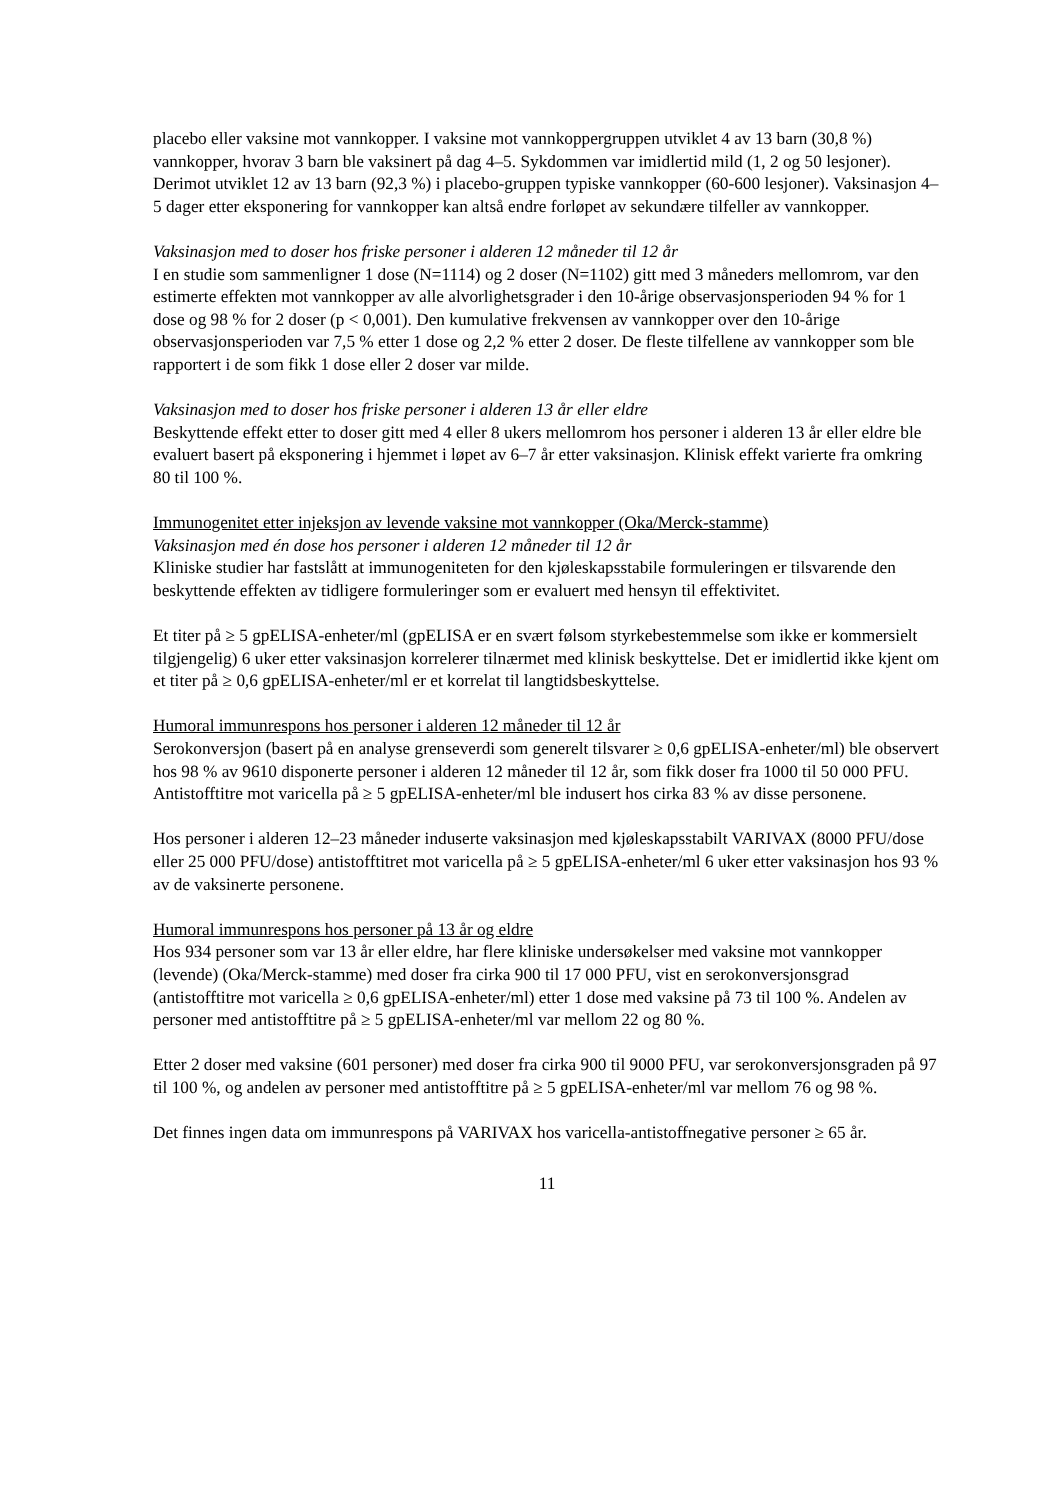placebo eller vaksine mot vannkopper. I vaksine mot vannkoppergruppen utviklet 4 av 13 barn (30,8 %) vannkopper, hvorav 3 barn ble vaksinert på dag 4–5. Sykdommen var imidlertid mild (1, 2 og 50 lesjoner). Derimot utviklet 12 av 13 barn (92,3 %) i placebo-gruppen typiske vannkopper (60-600 lesjoner). Vaksinasjon 4–5 dager etter eksponering for vannkopper kan altså endre forløpet av sekundære tilfeller av vannkopper.
Vaksinasjon med to doser hos friske personer i alderen 12 måneder til 12 år
I en studie som sammenligner 1 dose (N=1114) og 2 doser (N=1102) gitt med 3 måneders mellomrom, var den estimerte effekten mot vannkopper av alle alvorlighetsgrader i den 10-årige observasjonsperioden 94 % for 1 dose og 98 % for 2 doser (p < 0,001). Den kumulative frekvensen av vannkopper over den 10-årige observasjonsperioden var 7,5 % etter 1 dose og 2,2 % etter 2 doser. De fleste tilfellene av vannkopper som ble rapportert i de som fikk 1 dose eller 2 doser var milde.
Vaksinasjon med to doser hos friske personer i alderen 13 år eller eldre
Beskyttende effekt etter to doser gitt med 4 eller 8 ukers mellomrom hos personer i alderen 13 år eller eldre ble evaluert basert på eksponering i hjemmet i løpet av 6–7 år etter vaksinasjon. Klinisk effekt varierte fra omkring 80 til 100 %.
Immunogenitet etter injeksjon av levende vaksine mot vannkopper (Oka/Merck-stamme)
Vaksinasjon med én dose hos personer i alderen 12 måneder til 12 år
Kliniske studier har fastslått at immunogeniteten for den kjøleskapsstabile formuleringen er tilsvarende den beskyttende effekten av tidligere formuleringer som er evaluert med hensyn til effektivitet.
Et titer på ≥ 5 gpELISA-enheter/ml (gpELISA er en svært følsom styrkebestemmelse som ikke er kommersielt tilgjengelig) 6 uker etter vaksinasjon korrelerer tilnærmet med klinisk beskyttelse. Det er imidlertid ikke kjent om et titer på ≥ 0,6 gpELISA-enheter/ml er et korrelat til langtidsbeskyttelse.
Humoral immunrespons hos personer i alderen 12 måneder til 12 år
Serokonversjon (basert på en analyse grenseverdi som generelt tilsvarer ≥ 0,6 gpELISA-enheter/ml) ble observert hos 98 % av 9610 disponerte personer i alderen 12 måneder til 12 år, som fikk doser fra 1000 til 50 000 PFU. Antistofftitre mot varicella på ≥ 5 gpELISA-enheter/ml ble indusert hos cirka 83 % av disse personene.
Hos personer i alderen 12–23 måneder induserte vaksinasjon med kjøleskapsstabilt VARIVAX (8000 PFU/dose eller 25 000 PFU/dose) antistofftitret mot varicella på ≥ 5 gpELISA-enheter/ml 6 uker etter vaksinasjon hos 93 % av de vaksinerte personene.
Humoral immunrespons hos personer på 13 år og eldre
Hos 934 personer som var 13 år eller eldre, har flere kliniske undersøkelser med vaksine mot vannkopper (levende) (Oka/Merck-stamme) med doser fra cirka 900 til 17 000 PFU, vist en serokonversjonsgrad (antistofftitre mot varicella ≥ 0,6 gpELISA-enheter/ml) etter 1 dose med vaksine på 73 til 100 %. Andelen av personer med antistofftitre på ≥ 5 gpELISA-enheter/ml var mellom 22 og 80 %.
Etter 2 doser med vaksine (601 personer) med doser fra cirka 900 til 9000 PFU, var serokonversjonsgraden på 97 til 100 %, og andelen av personer med antistofftitre på ≥ 5 gpELISA-enheter/ml var mellom 76 og 98 %.
Det finnes ingen data om immunrespons på VARIVAX hos varicella-antistoffnegative personer ≥ 65 år.
11